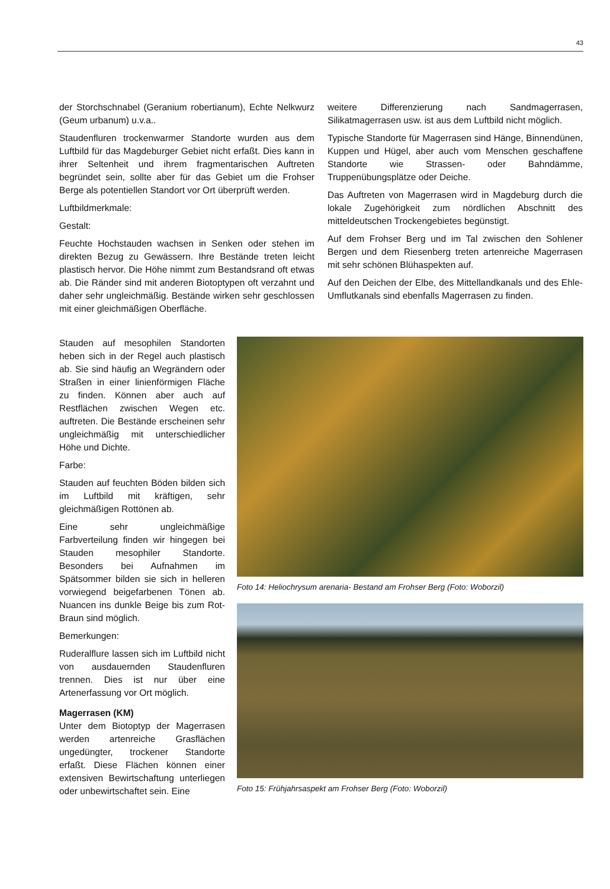43
der Storchschnabel (Geranium robertianum), Echte Nelkwurz (Geum urbanum) u.v.a..
Staudenfluren trockenwarmer Standorte wurden aus dem Luftbild für das Magdeburger Gebiet nicht erfaßt. Dies kann in ihrer Seltenheit und ihrem fragmentarischen Auftreten begründet sein, sollte aber für das Gebiet um die Frohser Berge als potentiellen Standort vor Ort überprüft werden.
Luftbildmerkmale:
Gestalt:
Feuchte Hochstauden wachsen in Senken oder stehen im direkten Bezug zu Gewässern. Ihre Bestände treten leicht plastisch hervor. Die Höhe nimmt zum Bestandsrand oft etwas ab. Die Ränder sind mit anderen Biotoptypen oft verzahnt und daher sehr ungleichmäßig. Bestände wirken sehr geschlossen mit einer gleichmäßigen Oberfläche.
weitere Differenzierung nach Sandmagerrasen, Silikatmagerrasen usw. ist aus dem Luftbild nicht möglich.
Typische Standorte für Magerrasen sind Hänge, Binnendünen, Kuppen und Hügel, aber auch vom Menschen geschaffene Standorte wie Strassen- oder Bahndämme, Truppenübungsplätze oder Deiche.
Das Auftreten von Magerrasen wird in Magdeburg durch die lokale Zugehörigkeit zum nördlichen Abschnitt des mitteldeutschen Trockengebietes begünstigt.
Auf dem Frohser Berg und im Tal zwischen den Sohlener Bergen und dem Riesenberg treten artenreiche Magerrasen mit sehr schönen Blühaspekten auf.
Auf den Deichen der Elbe, des Mittellandkanals und des Ehle-Umflutkanals sind ebenfalls Magerrasen zu finden.
Stauden auf mesophilen Standorten heben sich in der Regel auch plastisch ab. Sie sind häufig an Wegrändern oder Straßen in einer linienförmigen Fläche zu finden. Können aber auch auf Restflächen zwischen Wegen etc. auftreten. Die Bestände erscheinen sehr ungleichmäßig mit unterschiedlicher Höhe und Dichte.
Farbe:
Stauden auf feuchten Böden bilden sich im Luftbild mit kräftigen, sehr gleichmäßigen Rottönen ab.
Eine sehr ungleichmäßige Farbverteilung finden wir hingegen bei Stauden mesophiler Standorte. Besonders bei Aufnahmen im Spätsommer bilden sie sich in helleren vorwiegend beigefarbenen Tönen ab. Nuancen ins dunkle Beige bis zum Rot-Braun sind möglich.
Bemerkungen:
Ruderalflure lassen sich im Luftbild nicht von ausdauernden Staudenfluren trennen. Dies ist nur über eine Artenerfassung vor Ort möglich.
Magerrasen (KM)
Unter dem Biotoptyp der Magerrasen werden artenreiche Grasflächen ungedüngter, trockener Standorte erfaßt. Diese Flächen können einer extensiven Bewirtschaftung unterliegen oder unbewirtschaftet sein. Eine
Foto 14: Heliochrysum arenaria- Bestand am Frohser Berg (Foto: Woborzil)
Foto 15: Frühjahrsaspekt am Frohser Berg (Foto: Woborzil)